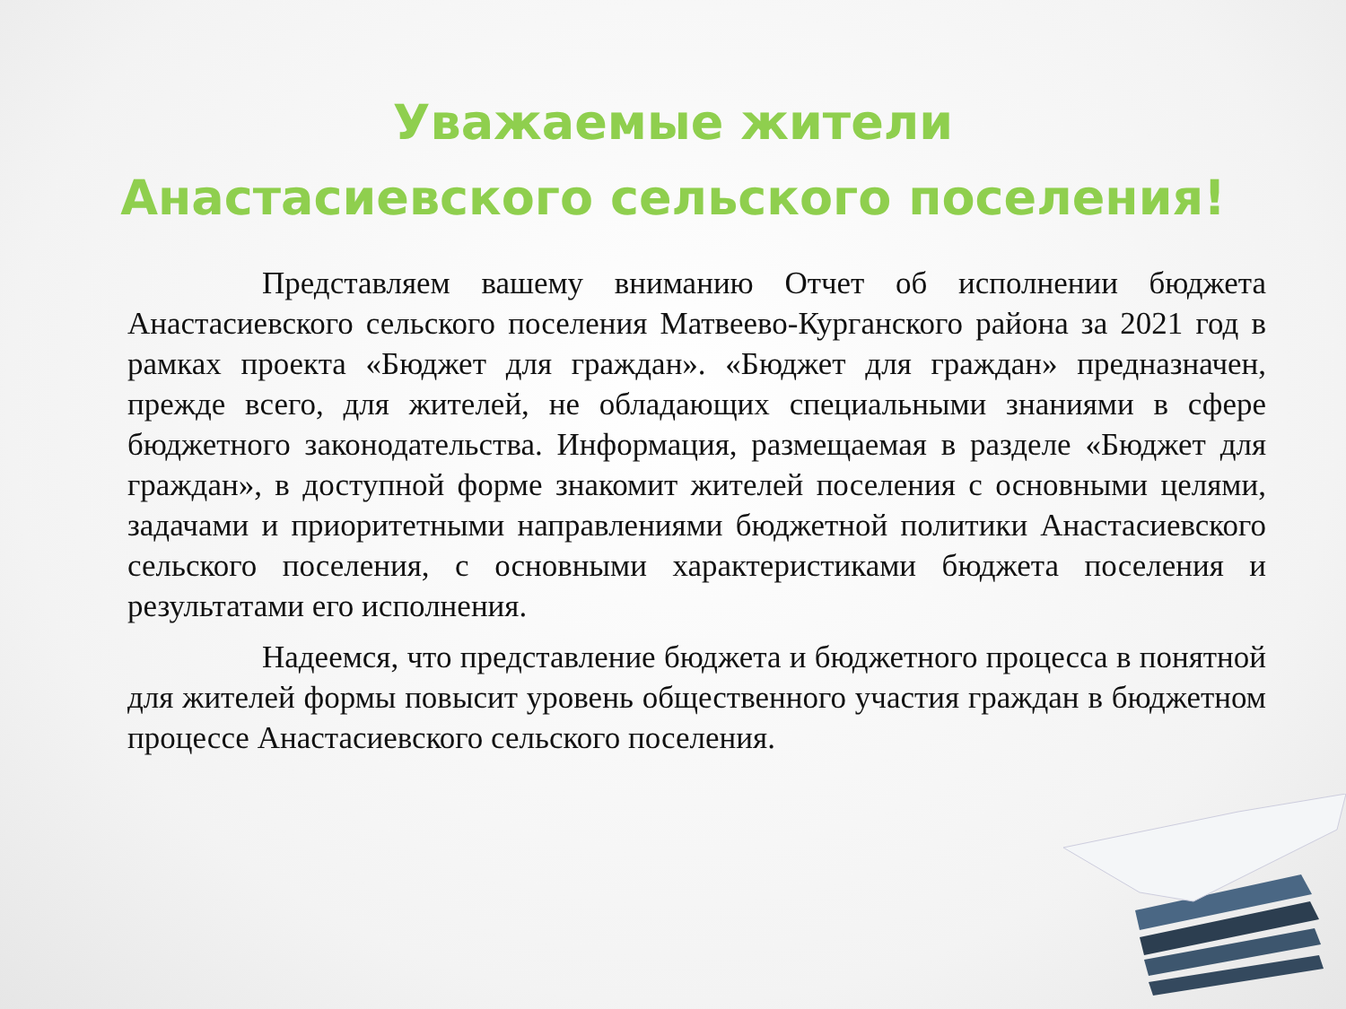Уважаемые жители
Анастасиевского сельского поселения!
Представляем вашему вниманию Отчет об исполнении бюджета Анастасиевского сельского поселения Матвеево-Курганского района за 2021 год в рамках проекта «Бюджет для граждан». «Бюджет для граждан» предназначен, прежде всего, для жителей, не обладающих специальными знаниями в сфере бюджетного законодательства. Информация, размещаемая в разделе «Бюджет для граждан», в доступной форме знакомит жителей поселения с основными целями, задачами и приоритетными направлениями бюджетной политики Анастасиевского сельского поселения, с основными характеристиками бюджета поселения и результатами его исполнения.
Надеемся, что представление бюджета и бюджетного процесса в понятной для жителей формы повысит уровень общественного участия граждан в бюджетном процессе Анастасиевского сельского поселения.